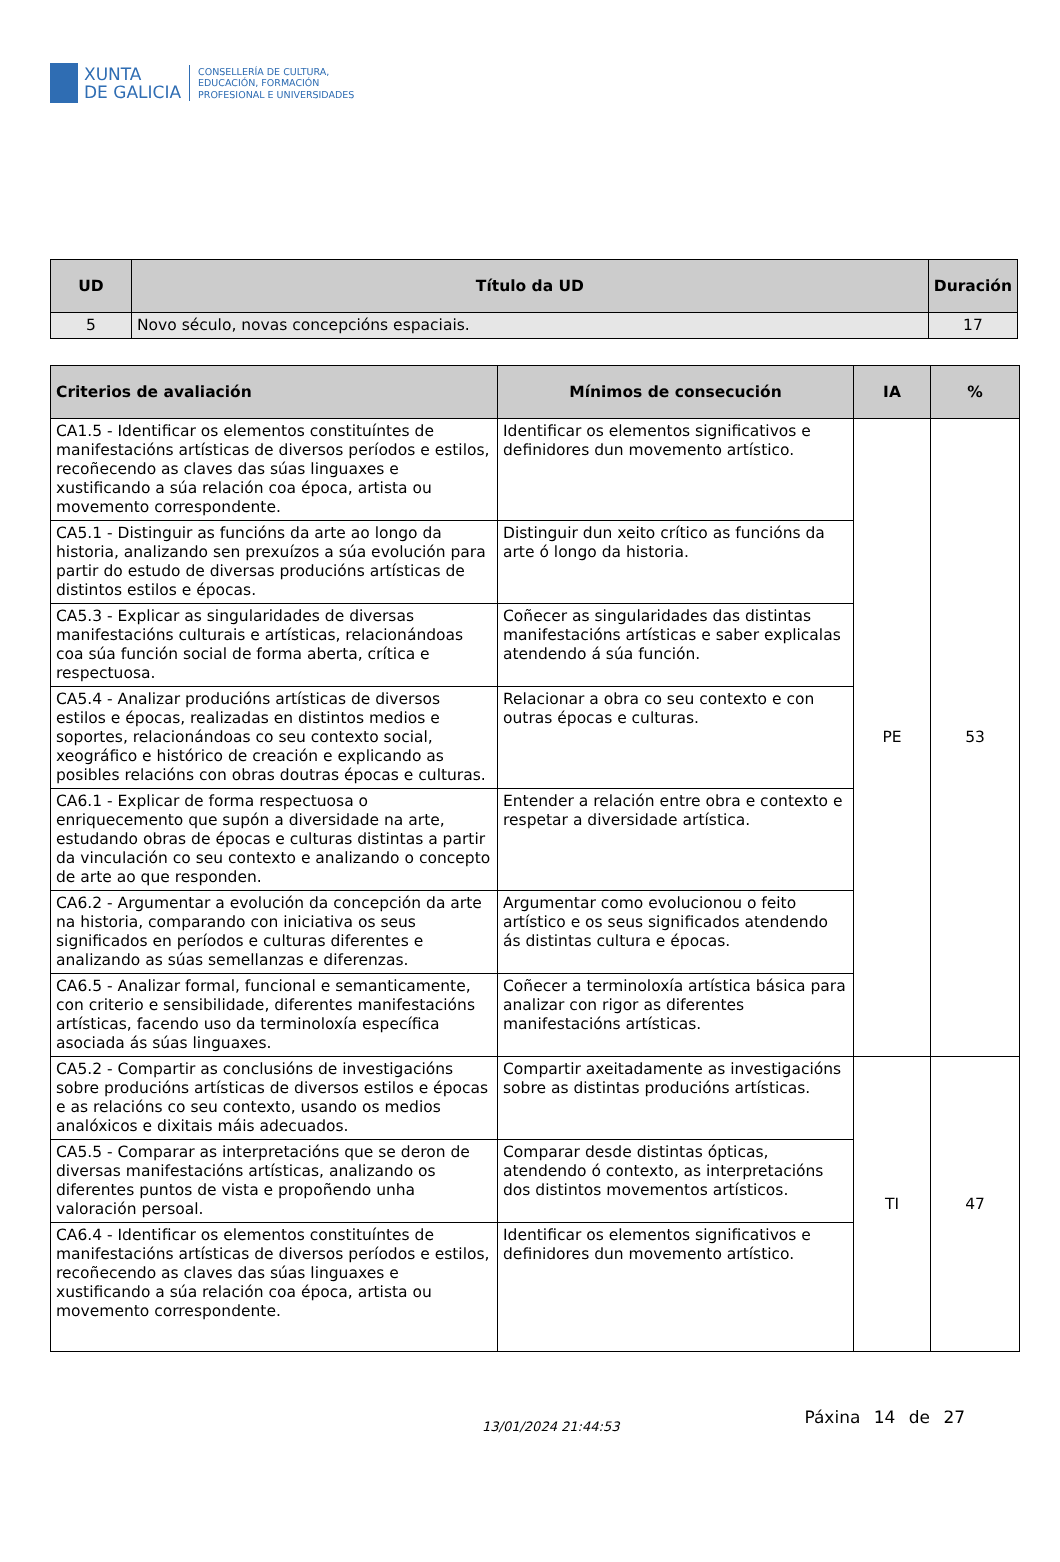XUNTA
DE GALICIA
CONSELLERÍA DE CULTURA,
EDUCACIÓN, FORMACIÓN
PROFESIONAL E UNIVERSIDADES
| UD | Título da UD | Duración |
| --- | --- | --- |
| 5 | Novo século, novas concepcións espaciais. | 17 |
| Criterios de avaliación | Mínimos de consecución | IA | % |
| --- | --- | --- | --- |
| CA1.5 - Identificar os elementos constituíntes de manifestacións artísticas de diversos períodos e estilos, recoñecendo as claves das súas linguaxes e xustificando a súa relación coa época, artista ou movemento correspondente. | Identificar os elementos significativos e definidores dun movemento artístico. | PE | 53 |
| CA5.1 - Distinguir as funcións da arte ao longo da historia, analizando sen prexuízos a súa evolución para partir do estudo de diversas producións artísticas de distintos estilos e épocas. | Distinguir dun xeito crítico as funcións da arte ó longo da historia. | | |
| CA5.3 - Explicar as singularidades de diversas manifestacións culturais e artísticas, relacionándoas coa súa función social de forma aberta, crítica e respectuosa. | Coñecer as singularidades das distintas manifestacións artísticas e saber explicalas atendendo á súa función. | | |
| CA5.4 - Analizar producións artísticas de diversos estilos e épocas, realizadas en distintos medios e soportes, relacionándoas co seu contexto social, xeográfico e histórico de creación e explicando as posibles relacións con obras doutras épocas e culturas. | Relacionar a obra co seu contexto e con outras épocas e culturas. | | |
| CA6.1 - Explicar de forma respectuosa o enriquecemento que supón a diversidade na arte, estudando obras de épocas e culturas distintas a partir da vinculación co seu contexto e analizando o concepto de arte ao que responden. | Entender a relación entre obra e contexto e respetar a diversidade artística. | | |
| CA6.2 - Argumentar a evolución da concepción da arte na historia, comparando con iniciativa os seus significados en períodos e culturas diferentes e analizando as súas semellanzas e diferenzas. | Argumentar como evolucionou o feito artístico e os seus significados atendendo ás distintas cultura e épocas. | | |
| CA6.5 - Analizar formal, funcional e semanticamente, con criterio e sensibilidade, diferentes manifestacións artísticas, facendo uso da terminoloxía específica asociada ás súas linguaxes. | Coñecer a terminoloxía artística básica para analizar con rigor as diferentes manifestacións artísticas. | | |
| CA5.2 - Compartir as conclusións de investigacións sobre producións artísticas de diversos estilos e épocas e as relacións co seu contexto, usando os medios analóxicos e dixitais máis adecuados. | Compartir axeitadamente as investigacións sobre as distintas producións artísticas. | TI | 47 |
| CA5.5 - Comparar as interpretacións que se deron de diversas manifestacións artísticas, analizando os diferentes puntos de vista e propoñendo unha valoración persoal. | Comparar desde distintas ópticas, atendendo ó contexto, as interpretacións dos distintos movementos artísticos. | | |
| CA6.4 - Identificar os elementos constituíntes de manifestacións artísticas de diversos períodos e estilos, recoñecendo as claves das súas linguaxes e xustificando a súa relación coa época, artista ou movemento correspondente. | Identificar os elementos significativos e definidores dun movemento artístico. | | |
13/01/2024 21:44:53
Páxina 14 de 27